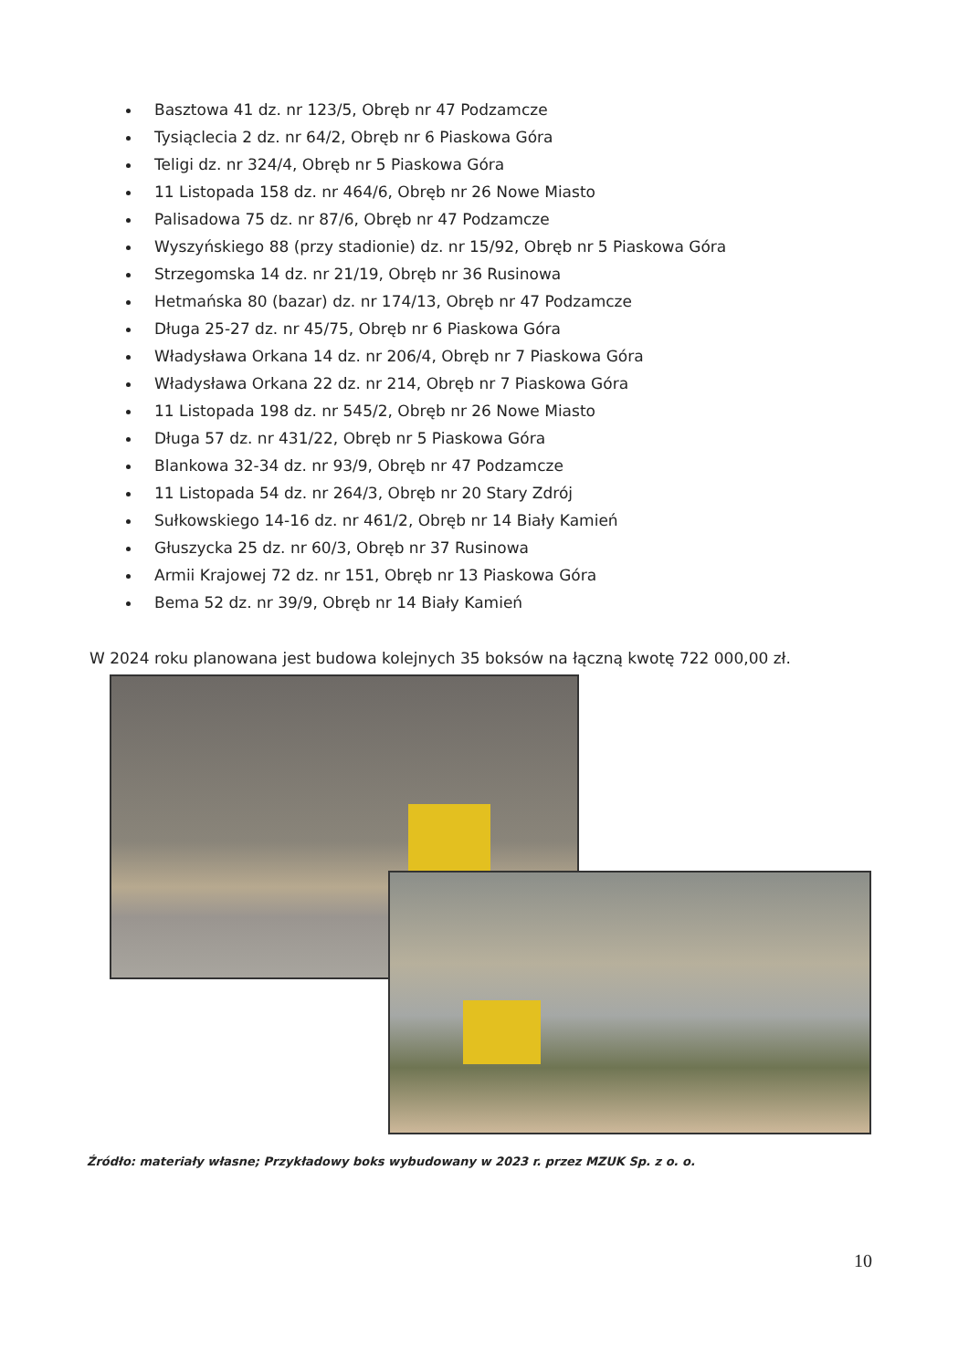Basztowa 41 dz. nr 123/5, Obręb nr 47 Podzamcze
Tysiąclecia 2 dz. nr 64/2, Obręb nr 6 Piaskowa Góra
Teligi dz. nr 324/4, Obręb nr 5 Piaskowa Góra
11 Listopada 158 dz. nr 464/6, Obręb nr 26 Nowe Miasto
Palisadowa 75 dz. nr 87/6, Obręb nr 47 Podzamcze
Wyszyńskiego 88 (przy stadionie) dz. nr 15/92, Obręb nr 5 Piaskowa Góra
Strzegomska 14 dz. nr 21/19, Obręb nr 36 Rusinowa
Hetmańska 80 (bazar) dz. nr 174/13, Obręb nr 47 Podzamcze
Długa 25-27 dz. nr 45/75, Obręb nr 6 Piaskowa Góra
Władysława Orkana 14 dz. nr 206/4, Obręb nr 7 Piaskowa Góra
Władysława Orkana 22 dz. nr 214, Obręb nr 7 Piaskowa Góra
11 Listopada 198 dz. nr 545/2, Obręb nr 26 Nowe Miasto
Długa 57 dz. nr 431/22, Obręb nr 5 Piaskowa Góra
Blankowa 32-34 dz. nr 93/9, Obręb nr 47 Podzamcze
11 Listopada 54 dz. nr 264/3, Obręb nr 20 Stary Zdrój
Sułkowskiego 14-16 dz. nr 461/2, Obręb nr 14 Biały Kamień
Głuszycka 25 dz. nr 60/3, Obręb nr 37 Rusinowa
Armii Krajowej 72 dz. nr 151, Obręb nr 13 Piaskowa Góra
Bema 52 dz. nr 39/9, Obręb nr 14 Biały Kamień
W 2024 roku planowana jest budowa kolejnych 35 boksów na łączną kwotę 722 000,00 zł.
Źródło: materiały własne; Przykładowy boks wybudowany w 2023 r. przez MZUK Sp. z o. o.
10